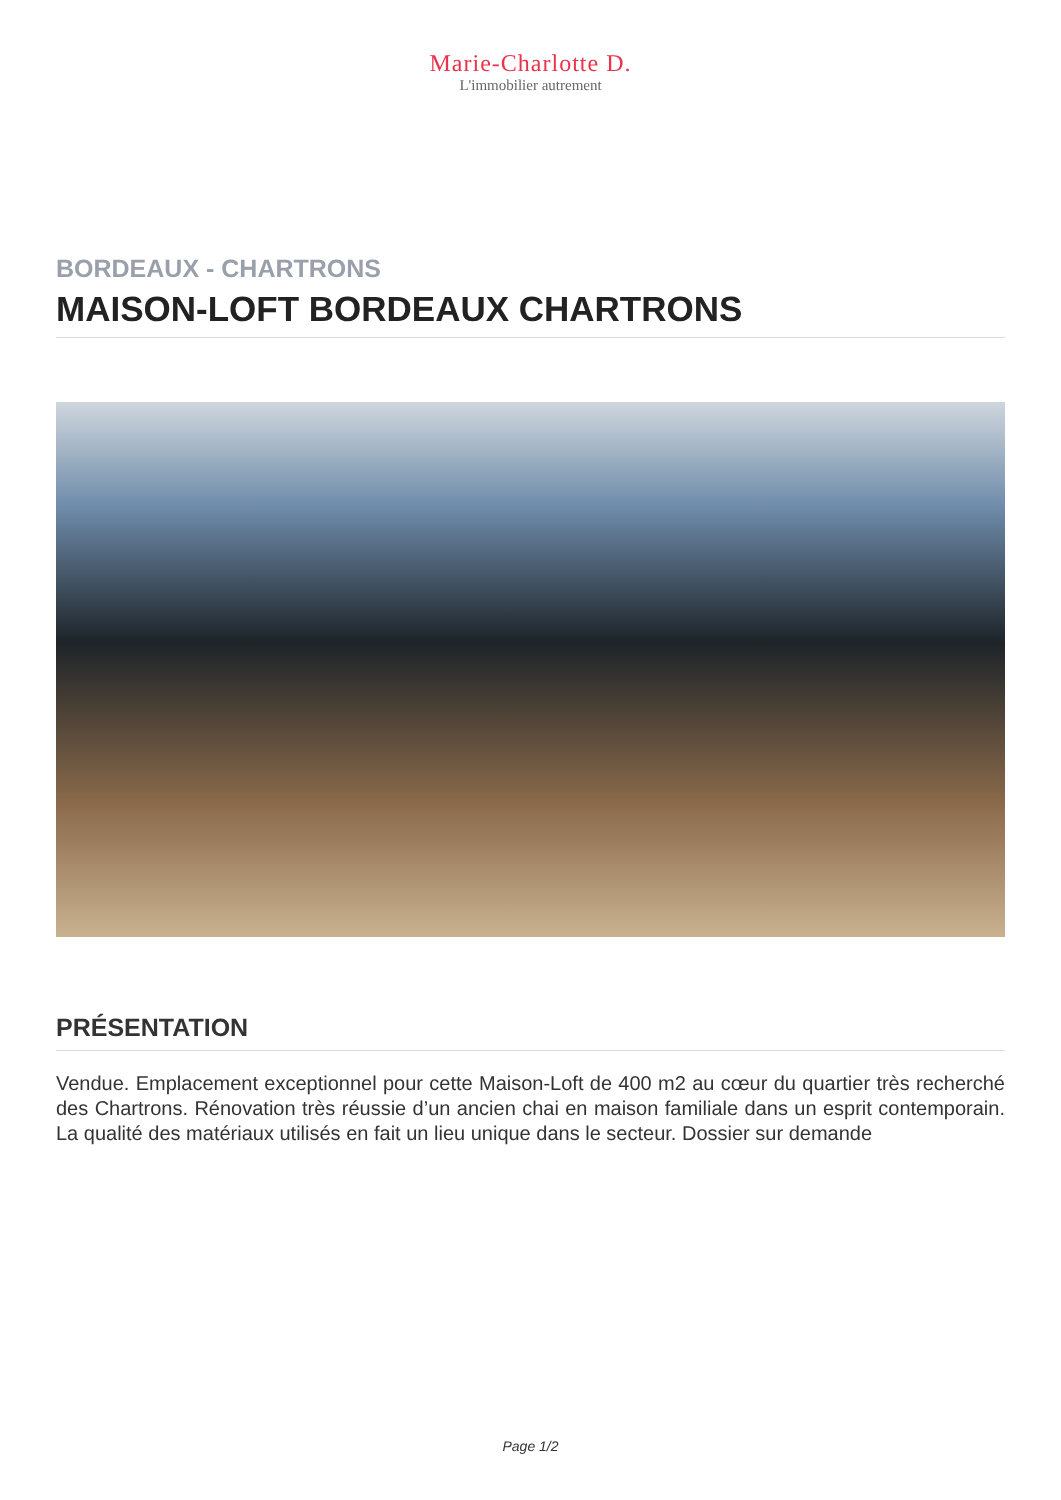Marie-Charlotte D.
L'immobilier autrement
BORDEAUX - CHARTRONS
MAISON-LOFT BORDEAUX CHARTRONS
PRÉSENTATION
Vendue. Emplacement exceptionnel pour cette Maison-Loft de 400 m2 au cœur du quartier très recherché des Chartrons. Rénovation très réussie d’un ancien chai en maison familiale dans un esprit contemporain. La qualité des matériaux utilisés en fait un lieu unique dans le secteur. Dossier sur demande
Page 1/2